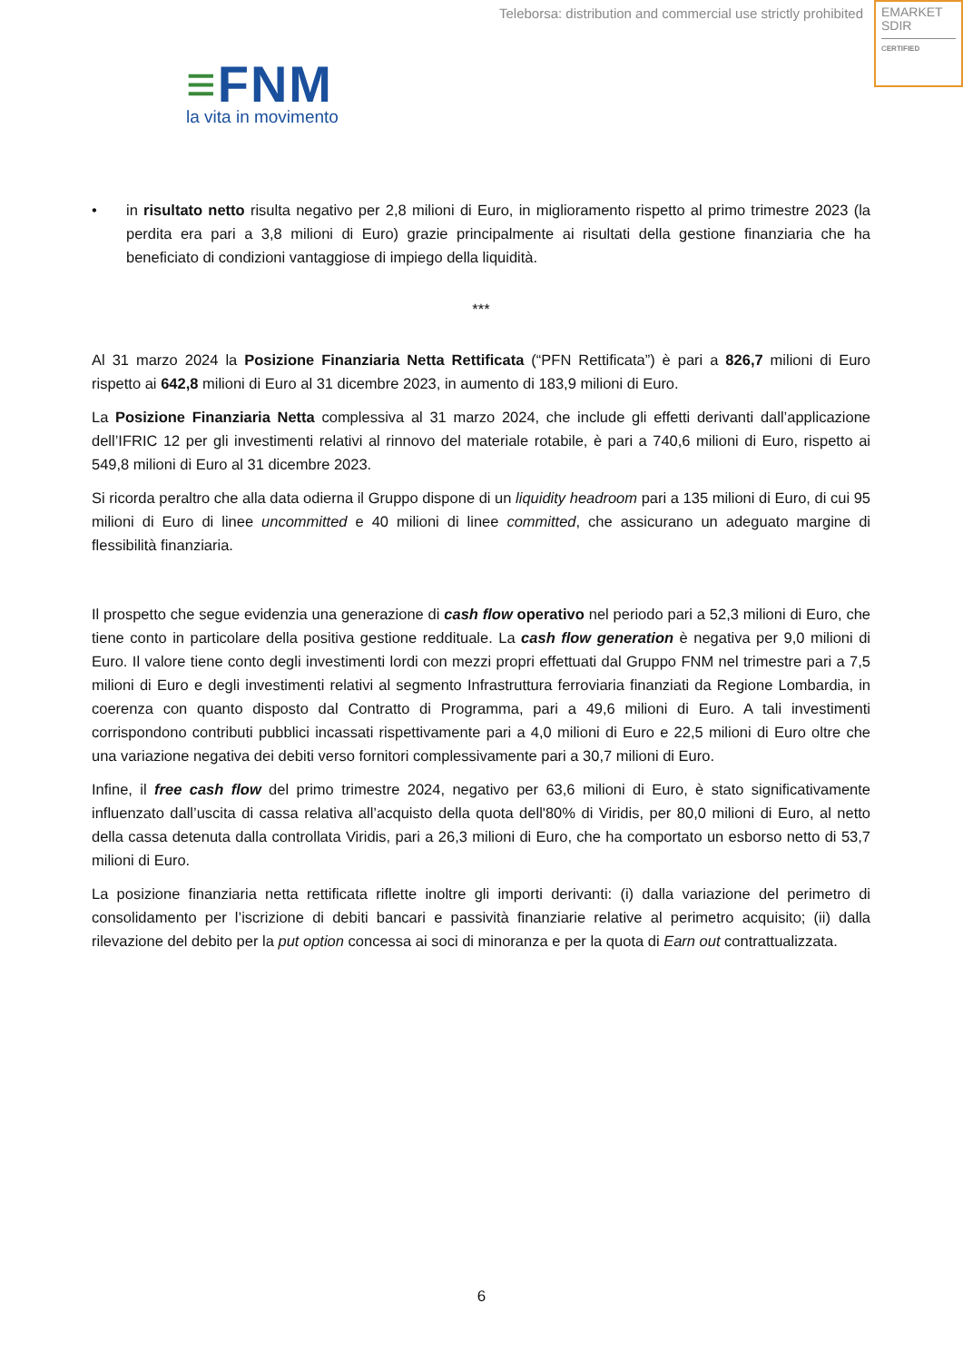Teleborsa: distribution and commercial use strictly prohibited
EMARKET
SDIR
CERTIFIED
≡FNM
la vita in movimento
• in risultato netto risulta negativo per 2,8 milioni di Euro, in miglioramento rispetto al primo trimestre 2023 (la perdita era pari a 3,8 milioni di Euro) grazie principalmente ai risultati della gestione finanziaria che ha beneficiato di condizioni vantaggiose di impiego della liquidità.
***
Al 31 marzo 2024 la Posizione Finanziaria Netta Rettificata (“PFN Rettificata”) è pari a 826,7 milioni di Euro rispetto ai 642,8 milioni di Euro al 31 dicembre 2023, in aumento di 183,9 milioni di Euro.
La Posizione Finanziaria Netta complessiva al 31 marzo 2024, che include gli effetti derivanti dall’applicazione dell’IFRIC 12 per gli investimenti relativi al rinnovo del materiale rotabile, è pari a 740,6 milioni di Euro, rispetto ai 549,8 milioni di Euro al 31 dicembre 2023.
Si ricorda peraltro che alla data odierna il Gruppo dispone di un liquidity headroom pari a 135 milioni di Euro, di cui 95 milioni di Euro di linee uncommitted e 40 milioni di linee committed, che assicurano un adeguato margine di flessibilità finanziaria.
Il prospetto che segue evidenzia una generazione di cash flow operativo nel periodo pari a 52,3 milioni di Euro, che tiene conto in particolare della positiva gestione reddituale. La cash flow generation è negativa per 9,0 milioni di Euro. Il valore tiene conto degli investimenti lordi con mezzi propri effettuati dal Gruppo FNM nel trimestre pari a 7,5 milioni di Euro e degli investimenti relativi al segmento Infrastruttura ferroviaria finanziati da Regione Lombardia, in coerenza con quanto disposto dal Contratto di Programma, pari a 49,6 milioni di Euro. A tali investimenti corrispondono contributi pubblici incassati rispettivamente pari a 4,0 milioni di Euro e 22,5 milioni di Euro oltre che una variazione negativa dei debiti verso fornitori complessivamente pari a 30,7 milioni di Euro.
Infine, il free cash flow del primo trimestre 2024, negativo per 63,6 milioni di Euro, è stato significativamente influenzato dall’uscita di cassa relativa all’acquisto della quota dell'80% di Viridis, per 80,0 milioni di Euro, al netto della cassa detenuta dalla controllata Viridis, pari a 26,3 milioni di Euro, che ha comportato un esborso netto di 53,7 milioni di Euro.
La posizione finanziaria netta rettificata riflette inoltre gli importi derivanti: (i) dalla variazione del perimetro di consolidamento per l’iscrizione di debiti bancari e passività finanziarie relative al perimetro acquisito; (ii) dalla rilevazione del debito per la put option concessa ai soci di minoranza e per la quota di Earn out contrattualizzata.
6